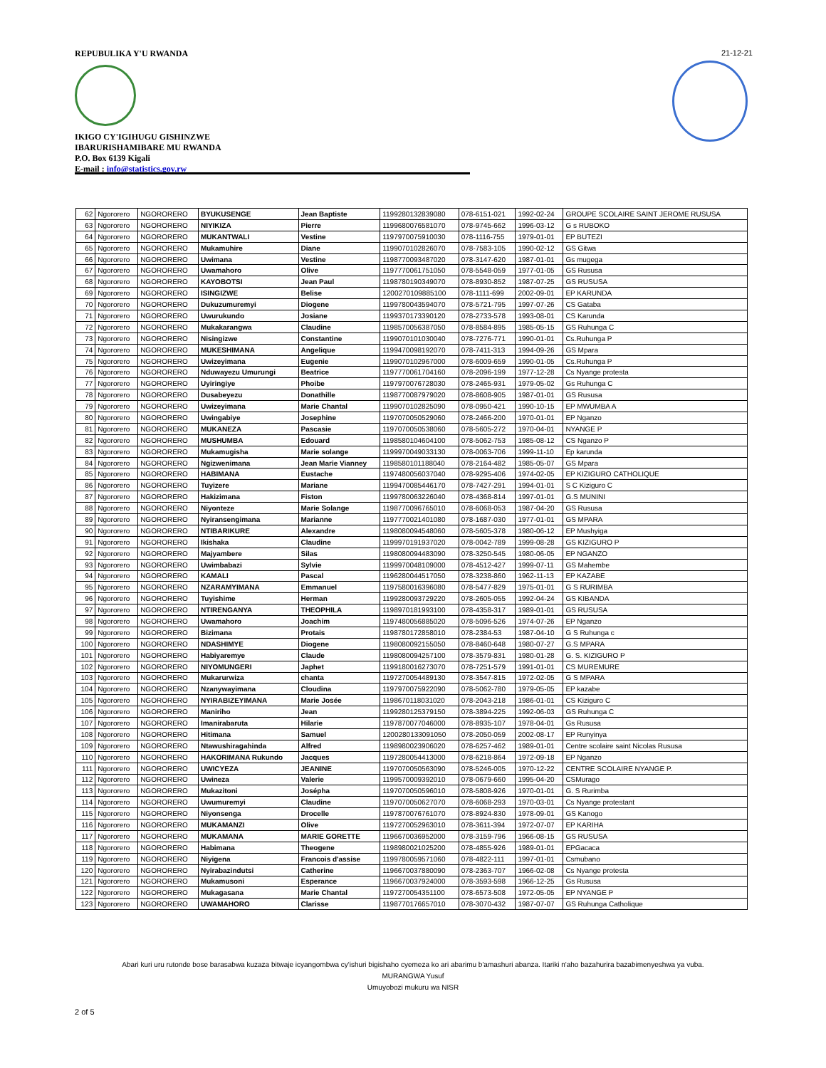REPUBULIKA Y'U RWANDA
IKIGO CY'IGIHUGU GISHINZWE
IBARURISHAMIBARE MU RWANDA
P.O. Box 6139 Kigali
E-mail : info@statistics.gov.rw
21-12-21
| 62 | Ngororero | NGORORERO | BYUKUSENGE | Jean Baptiste | 1199280132839080 | 078-6151-021 | 1992-02-24 | GROUPE SCOLAIRE SAINT JEROME RUSUSA |
| 63 | Ngororero | NGORORERO | NIYIKIZA | Pierre | 1199680076581070 | 078-9745-662 | 1996-03-12 | G s RUBOKO |
| 64 | Ngororero | NGORORERO | MUKANTWALI | Vestine | 1197970075910030 | 078-1116-755 | 1979-01-01 | EP BUTEZI |
| 65 | Ngororero | NGORORERO | Mukamuhire | Diane | 1199070102826070 | 078-7583-105 | 1990-02-12 | GS Gitwa |
| 66 | Ngororero | NGORORERO | Uwimana | Vestine | 1198770093487020 | 078-3147-620 | 1987-01-01 | Gs mugega |
| 67 | Ngororero | NGORORERO | Uwamahoro | Olive | 1197770061751050 | 078-5548-059 | 1977-01-05 | GS Rususa |
| 68 | Ngororero | NGORORERO | KAYOBOTSI | Jean Paul | 1198780190349070 | 078-8930-852 | 1987-07-25 | GS RUSUSA |
| 69 | Ngororero | NGORORERO | ISINGIZWE | Belise | 1200270109885100 | 078-1111-699 | 2002-09-01 | EP KARUNDA |
| 70 | Ngororero | NGORORERO | Dukuzumuremyi | Diogene | 1199780043594070 | 078-5721-795 | 1997-07-26 | CS Gataba |
| 71 | Ngororero | NGORORERO | Uwurukundo | Josiane | 1199370173390120 | 078-2733-578 | 1993-08-01 | CS Karunda |
| 72 | Ngororero | NGORORERO | Mukakarangwa | Claudine | 1198570056387050 | 078-8584-895 | 1985-05-15 | GS Ruhunga C |
| 73 | Ngororero | NGORORERO | Nisingizwe | Constantine | 1199070101030040 | 078-7276-771 | 1990-01-01 | Cs.Ruhunga P |
| 74 | Ngororero | NGORORERO | MUKESHIMANA | Angelique | 1199470098192070 | 078-7411-313 | 1994-09-26 | GS Mpara |
| 75 | Ngororero | NGORORERO | Uwizeyimana | Eugenie | 1199070102967000 | 078-6009-659 | 1990-01-05 | Cs.Ruhunga P |
| 76 | Ngororero | NGORORERO | Nduwayezu Umurungi | Beatrice | 1197770061704160 | 078-2096-199 | 1977-12-28 | Cs Nyange protesta |
| 77 | Ngororero | NGORORERO | Uyiringiye | Phoibe | 1197970076728030 | 078-2465-931 | 1979-05-02 | Gs Ruhunga C |
| 78 | Ngororero | NGORORERO | Dusabeyezu | Donathille | 1198770087979020 | 078-8608-905 | 1987-01-01 | GS Rususa |
| 79 | Ngororero | NGORORERO | Uwizeyimana | Marie Chantal | 1199070102825090 | 078-0950-421 | 1990-10-15 | EP MWUMBA A |
| 80 | Ngororero | NGORORERO | Uwingabiye | Josephine | 1197070050529060 | 078-2466-200 | 1970-01-01 | EP Nganzo |
| 81 | Ngororero | NGORORERO | MUKANEZA | Pascasie | 1197070050538060 | 078-5605-272 | 1970-04-01 | NYANGE P |
| 82 | Ngororero | NGORORERO | MUSHUMBA | Edouard | 1198580104604100 | 078-5062-753 | 1985-08-12 | CS Nganzo P |
| 83 | Ngororero | NGORORERO | Mukamugisha | Marie solange | 1199970049033130 | 078-0063-706 | 1999-11-10 | Ep karunda |
| 84 | Ngororero | NGORORERO | Ngizwenimana | Jean Marie Vianney | 1198580101188040 | 078-2164-482 | 1985-05-07 | GS Mpara |
| 85 | Ngororero | NGORORERO | HABIMANA | Eustache | 1197480056037040 | 078-9295-406 | 1974-02-05 | EP KIZIGURO CATHOLIQUE |
| 86 | Ngororero | NGORORERO | Tuyizere | Mariane | 1199470085446170 | 078-7427-291 | 1994-01-01 | S C Kiziguro C |
| 87 | Ngororero | NGORORERO | Hakizimana | Fiston | 1199780063226040 | 078-4368-814 | 1997-01-01 | G.S MUNINI |
| 88 | Ngororero | NGORORERO | Niyonteze | Marie Solange | 1198770096765010 | 078-6068-053 | 1987-04-20 | GS Rususa |
| 89 | Ngororero | NGORORERO | Nyiransengimana | Marianne | 1197770021401080 | 078-1687-030 | 1977-01-01 | GS MPARA |
| 90 | Ngororero | NGORORERO | NTIBARIKURE | Alexandre | 1198080094548060 | 078-5605-378 | 1980-06-12 | EP Mushyiga |
| 91 | Ngororero | NGORORERO | Ikishaka | Claudine | 1199970191937020 | 078-0042-789 | 1999-08-28 | GS KIZIGURO P |
| 92 | Ngororero | NGORORERO | Majyambere | Silas | 1198080094483090 | 078-3250-545 | 1980-06-05 | EP NGANZO |
| 93 | Ngororero | NGORORERO | Uwimbabazi | Sylvie | 1199970048109000 | 078-4512-427 | 1999-07-11 | GS Mahembe |
| 94 | Ngororero | NGORORERO | KAMALI | Pascal | 1196280044517050 | 078-3238-860 | 1962-11-13 | EP KAZABE |
| 95 | Ngororero | NGORORERO | NZARAMYIMANA | Emmanuel | 1197580016396080 | 078-5477-829 | 1975-01-01 | G S RURIMBA |
| 96 | Ngororero | NGORORERO | Tuyishime | Herman | 1199280093729220 | 078-2605-055 | 1992-04-24 | GS KIBANDA |
| 97 | Ngororero | NGORORERO | NTIRENGANYA | THEOPHILA | 1198970181993100 | 078-4358-317 | 1989-01-01 | GS RUSUSA |
| 98 | Ngororero | NGORORERO | Uwamahoro | Joachim | 1197480056885020 | 078-5096-526 | 1974-07-26 | EP Nganzo |
| 99 | Ngororero | NGORORERO | Bizimana | Protais | 1198780172858010 | 078-2384-53 | 1987-04-10 | G S Ruhunga c |
| 100 | Ngororero | NGORORERO | NDASHIMYE | Diogene | 1198080092155050 | 078-8460-648 | 1980-07-27 | G.S MPARA |
| 101 | Ngororero | NGORORERO | Habiyaremye | Claude | 1198080094257100 | 078-3579-831 | 1980-01-28 | G. S. KIZIGURO P |
| 102 | Ngororero | NGORORERO | NIYOMUNGERI | Japhet | 1199180016273070 | 078-7251-579 | 1991-01-01 | CS MUREMURE |
| 103 | Ngororero | NGORORERO | Mukarurwiza | chanta | 1197270054489130 | 078-3547-815 | 1972-02-05 | G S MPARA |
| 104 | Ngororero | NGORORERO | Nzanywayimana | Cloudina | 1197970075922090 | 078-5062-780 | 1979-05-05 | EP kazabe |
| 105 | Ngororero | NGORORERO | NYIRABIZEYIMANA | Marie Josée | 1198670118031020 | 078-2043-218 | 1986-01-01 | CS Kiziguro C |
| 106 | Ngororero | NGORORERO | Maniriho | Jean | 1199280125379150 | 078-3894-225 | 1992-06-03 | GS Ruhunga C |
| 107 | Ngororero | NGORORERO | Imanirabaruta | Hilarie | 1197870077046000 | 078-8935-107 | 1978-04-01 | Gs Rususa |
| 108 | Ngororero | NGORORERO | Hitimana | Samuel | 1200280133091050 | 078-2050-059 | 2002-08-17 | EP Runyinya |
| 109 | Ngororero | NGORORERO | Ntawushiragahinda | Alfred | 1198980023906020 | 078-6257-462 | 1989-01-01 | Centre scolaire saint Nicolas Rususa |
| 110 | Ngororero | NGORORERO | HAKORIMANA Rukundo | Jacques | 1197280054413000 | 078-6218-864 | 1972-09-18 | EP Nganzo |
| 111 | Ngororero | NGORORERO | UWICYEZA | JEANINE | 1197070050563090 | 078-5246-005 | 1970-12-22 | CENTRE SCOLAIRE NYANGE P. |
| 112 | Ngororero | NGORORERO | Uwineza | Valerie | 1199570009392010 | 078-0679-660 | 1995-04-20 | CSMurago |
| 113 | Ngororero | NGORORERO | Mukazitoni | Josépha | 1197070050596010 | 078-5808-926 | 1970-01-01 | G. S Rurimba |
| 114 | Ngororero | NGORORERO | Uwumuremyi | Claudine | 1197070050627070 | 078-6068-293 | 1970-03-01 | Cs Nyange protestant |
| 115 | Ngororero | NGORORERO | Niyonsenga | Drocelle | 1197870076761070 | 078-8924-830 | 1978-09-01 | GS Kanogo |
| 116 | Ngororero | NGORORERO | MUKAMANZI | Olive | 1197270052963010 | 078-3611-394 | 1972-07-07 | EP KARIHA |
| 117 | Ngororero | NGORORERO | MUKAMANA | MARIE GORETTE | 1196670036952000 | 078-3159-796 | 1966-08-15 | GS RUSUSA |
| 118 | Ngororero | NGORORERO | Habimana | Theogene | 1198980021025200 | 078-4855-926 | 1989-01-01 | EPGacaca |
| 119 | Ngororero | NGORORERO | Niyigena | Francois d'assise | 1199780059571060 | 078-4822-111 | 1997-01-01 | Csmubano |
| 120 | Ngororero | NGORORERO | Nyirabazindutsi | Catherine | 1196670037880090 | 078-2363-707 | 1966-02-08 | Cs Nyange protesta |
| 121 | Ngororero | NGORORERO | Mukamusoni | Esperance | 1196670037924000 | 078-3593-598 | 1966-12-25 | Gs Rususa |
| 122 | Ngororero | NGORORERO | Mukagasana | Marie Chantal | 1197270054351100 | 078-6573-508 | 1972-05-05 | EP NYANGE P |
| 123 | Ngororero | NGORORERO | UWAMAHORO | Clarisse | 1198770176657010 | 078-3070-432 | 1987-07-07 | GS Ruhunga Catholique |
Abari kuri uru rutonde bose barasabwa kuzaza bitwaje icyangombwa cy'ishuri bigishaho cyemeza ko ari abarimu b'amashuri abanza. Itariki n'aho bazahurira bazabimenyeshwa ya vuba.
MURANGWA Yusuf
Umuyobozi mukuru wa NISR
2 of 5